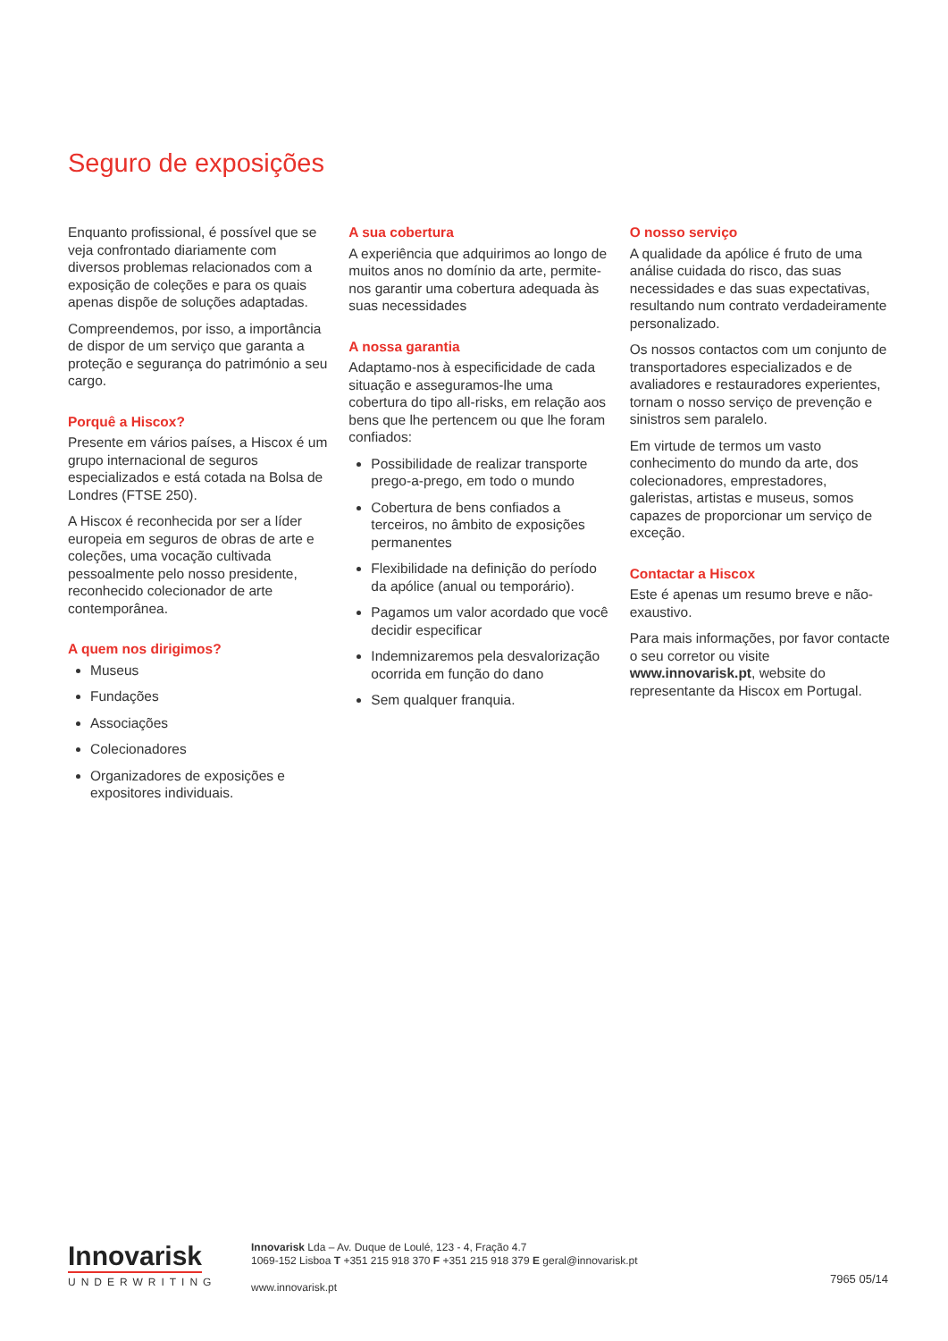Seguro de exposições
Enquanto profissional, é possível que se veja confrontado diariamente com diversos problemas relacionados com a exposição de coleções e para os quais apenas dispõe de soluções adaptadas.
Compreendemos, por isso, a importância de dispor de um serviço que garanta a proteção e segurança do património a seu cargo.
Porquê a Hiscox?
Presente em vários países, a Hiscox é um grupo internacional de seguros especializados e está cotada na Bolsa de Londres (FTSE 250).
A Hiscox é reconhecida por ser a líder europeia em seguros de obras de arte e coleções, uma vocação cultivada pessoalmente pelo nosso presidente, reconhecido colecionador de arte contemporânea.
A quem nos dirigimos?
Museus
Fundações
Associações
Colecionadores
Organizadores de exposições e expositores individuais.
A sua cobertura
A experiência que adquirimos ao longo de muitos anos no domínio da arte, permite-nos garantir uma cobertura adequada às suas necessidades
A nossa garantia
Adaptamo-nos à especificidade de cada situação e asseguramos-lhe uma cobertura do tipo all-risks, em relação aos bens que lhe pertencem ou que lhe foram confiados:
Possibilidade de realizar transporte prego-a-prego, em todo o mundo
Cobertura de bens confiados a terceiros, no âmbito de exposições permanentes
Flexibilidade na definição do período da apólice (anual ou temporário).
Pagamos um valor acordado que você decidir especificar
Indemnizaremos pela desvalorização ocorrida em função do dano
Sem qualquer franquia.
O nosso serviço
A qualidade da apólice é fruto de uma análise cuidada do risco, das suas necessidades e das suas expectativas, resultando num contrato verdadeiramente personalizado.
Os nossos contactos com um conjunto de transportadores especializados e de avaliadores e restauradores experientes, tornam o nosso serviço de prevenção e sinistros sem paralelo.
Em virtude de termos um vasto conhecimento do mundo da arte, dos colecionadores, emprestadores, galeristas, artistas e museus, somos capazes de proporcionar um serviço de exceção.
Contactar a Hiscox
Este é apenas um resumo breve e não-exaustivo.
Para mais informações, por favor contacte o seu corretor ou visite www.innovarisk.pt, website do representante da Hiscox em Portugal.
Innovarisk
UNDERWRITING
Innovarisk Lda – Av. Duque de Loulé, 123 - 4, Fração 4.7
1069-152 Lisboa T +351 215 918 370 F +351 215 918 379 E geral@innovarisk.pt
www.innovarisk.pt
7965 05/14